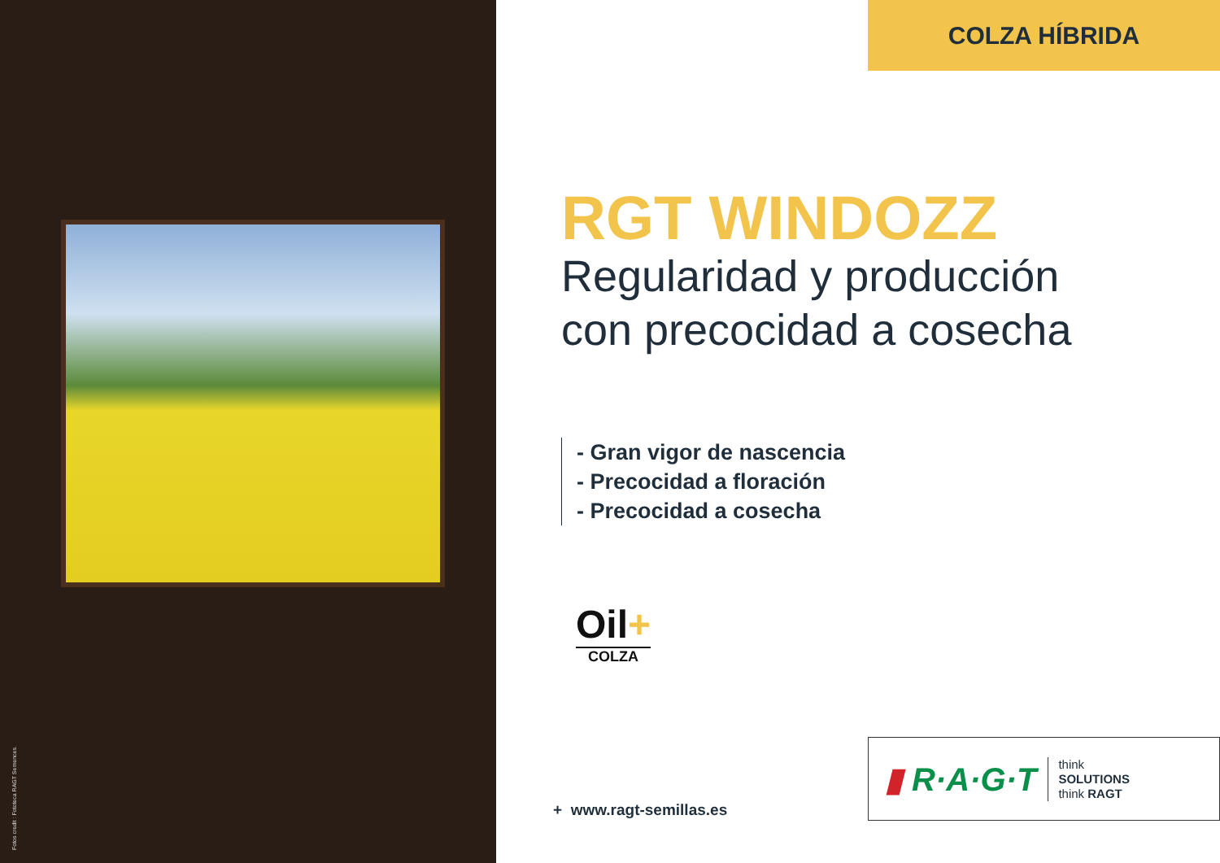Fotos credit : Fototeca RAGT Semences. COLZA HÍBRIDA
RGT WINDOZZ
Regularidad y producción
con precocidad a cosecha
- Gran vigor de nascencia
- Precocidad a floración
- Precocidad a cosecha
Oil+
COLZA
+ www.ragt-semillas.es
▮ R·A·G·T
think
SOLUTIONS
think RAGT